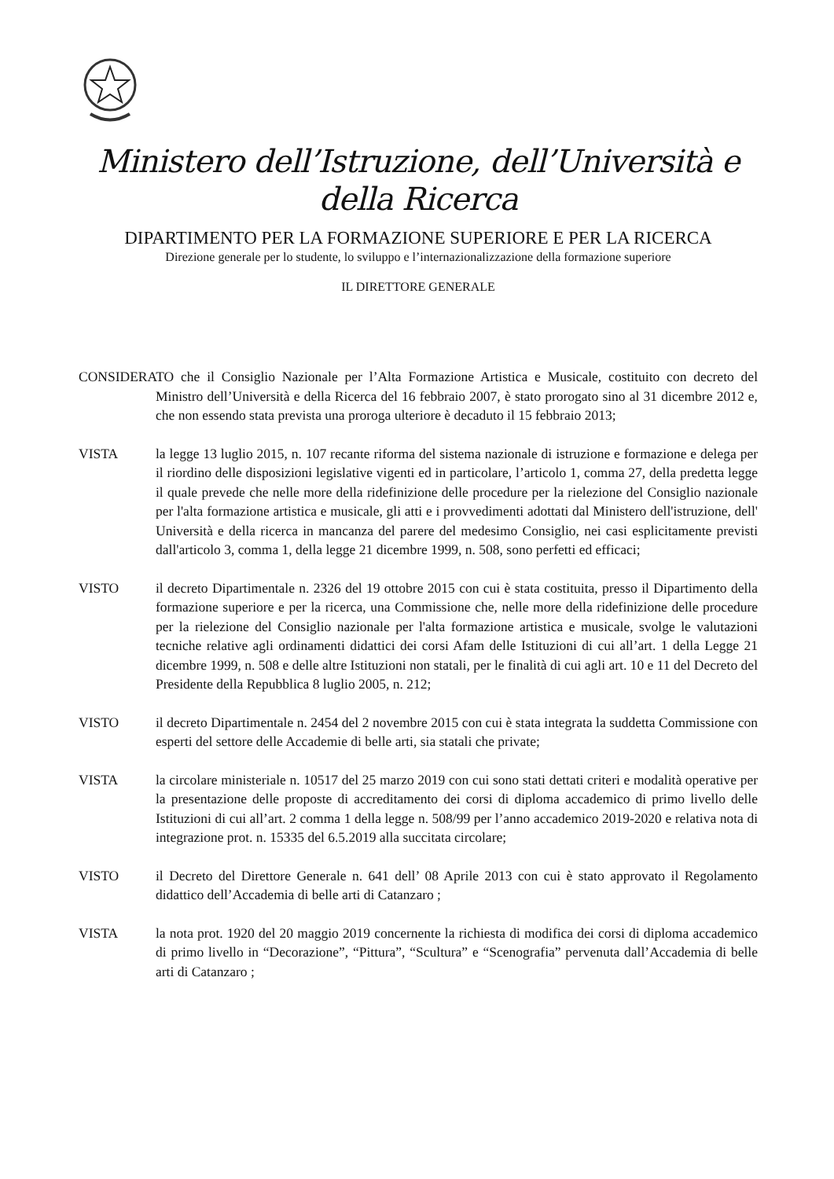Ministero dell’Istruzione, dell’Università e della Ricerca
DIPARTIMENTO PER LA FORMAZIONE SUPERIORE E PER LA RICERCA
Direzione generale per lo studente, lo sviluppo e l’internazionalizzazione della formazione superiore
IL DIRETTORE GENERALE
CONSIDERATO che il Consiglio Nazionale per l’Alta Formazione Artistica e Musicale, costituito con decreto del Ministro dell’Università e della Ricerca del 16 febbraio 2007, è stato prorogato sino al 31 dicembre 2012 e, che non essendo stata prevista una proroga ulteriore è decaduto il 15 febbraio 2013;
VISTA la legge 13 luglio 2015, n. 107 recante riforma del sistema nazionale di istruzione e formazione e delega per il riordino delle disposizioni legislative vigenti ed in particolare, l’articolo 1, comma 27, della predetta legge il quale prevede che nelle more della ridefinizione delle procedure per la rielezione del Consiglio nazionale per l'alta formazione artistica e musicale, gli atti e i provvedimenti adottati dal Ministero dell'istruzione, dell' Università e della ricerca in mancanza del parere del medesimo Consiglio, nei casi esplicitamente previsti dall'articolo 3, comma 1, della legge 21 dicembre 1999, n. 508, sono perfetti ed efficaci;
VISTO il decreto Dipartimentale n. 2326 del 19 ottobre 2015 con cui è stata costituita, presso il Dipartimento della formazione superiore e per la ricerca, una Commissione che, nelle more della ridefinizione delle procedure per la rielezione del Consiglio nazionale per l'alta formazione artistica e musicale, svolge le valutazioni tecniche relative agli ordinamenti didattici dei corsi Afam delle Istituzioni di cui all’art. 1 della Legge 21 dicembre 1999, n. 508 e delle altre Istituzioni non statali, per le finalità di cui agli art. 10 e 11 del Decreto del Presidente della Repubblica 8 luglio 2005, n. 212;
VISTO il decreto Dipartimentale n. 2454 del 2 novembre 2015 con cui è stata integrata la suddetta Commissione con esperti del settore delle Accademie di belle arti, sia statali che private;
VISTA la circolare ministeriale n. 10517 del 25 marzo 2019 con cui sono stati dettati criteri e modalità operative per la presentazione delle proposte di accreditamento dei corsi di diploma accademico di primo livello delle Istituzioni di cui all’art. 2 comma 1 della legge n. 508/99 per l’anno accademico 2019-2020 e relativa nota di integrazione prot. n. 15335 del 6.5.2019 alla succitata circolare;
VISTO il Decreto del Direttore Generale n. 641 dell’ 08 Aprile 2013 con cui è stato approvato il Regolamento didattico dell’Accademia di belle arti di Catanzaro ;
VISTA la nota prot. 1920 del 20 maggio 2019 concernente la richiesta di modifica dei corsi di diploma accademico di primo livello in “Decorazione”, “Pittura”, “Scultura” e “Scenografia” pervenuta dall’Accademia di belle arti di Catanzaro ;